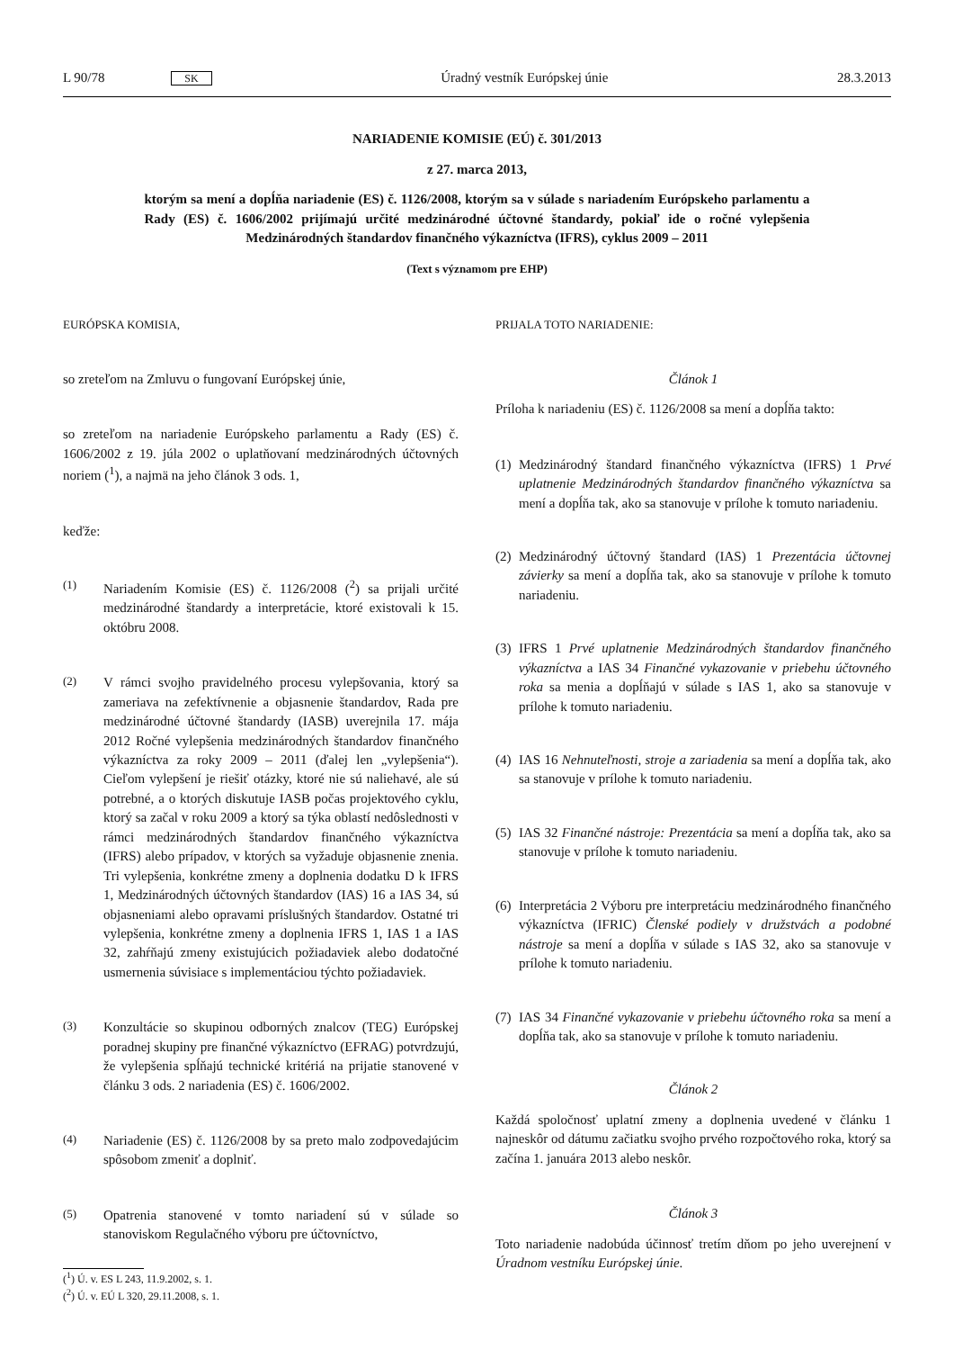L 90/78 SK Úradný vestník Európskej únie 28.3.2013
NARIADENIE KOMISIE (EÚ) č. 301/2013
z 27. marca 2013,
ktorým sa mení a dopĺňa nariadenie (ES) č. 1126/2008, ktorým sa v súlade s nariadením Európskeho parlamentu a Rady (ES) č. 1606/2002 prijímajú určité medzinárodné účtovné štandardy, pokiaľ ide o ročné vylepšenia Medzinárodných štandardov finančného výkazníctva (IFRS), cyklus 2009 – 2011
(Text s významom pre EHP)
EURÓPSKA KOMISIA,
so zreteľom na Zmluvu o fungovaní Európskej únie,
so zreteľom na nariadenie Európskeho parlamentu a Rady (ES) č. 1606/2002 z 19. júla 2002 o uplatňovaní medzinárodných účtovných noriem (<sup>1</sup>), a najmä na jeho článok 3 ods. 1,
keďže:
(1) Nariadením Komisie (ES) č. 1126/2008 (<sup>2</sup>) sa prijali určité medzinárodné štandardy a interpretácie, ktoré existovali k 15. októbru 2008.
(2) V rámci svojho pravidelného procesu vylepšovania, ktorý sa zameriava na zefektívnenie a objasnenie štandardov, Rada pre medzinárodné účtovné štandardy (IASB) uverejnila 17. mája 2012 Ročné vylepšenia medzinárodných štandardov finančného výkazníctva za roky 2009 – 2011 (ďalej len „vylepšenia“). Cieľom vylepšení je riešiť otázky, ktoré nie sú naliehavé, ale sú potrebné, a o ktorých diskutuje IASB počas projektového cyklu, ktorý sa začal v roku 2009 a ktorý sa týka oblastí nedôslednosti v rámci medzinárodných štandardov finančného výkazníctva (IFRS) alebo prípadov, v ktorých sa vyžaduje objasnenie znenia. Tri vylepšenia, konkrétne zmeny a doplnenia dodatku D k IFRS 1, Medzinárodných účtovných štandardov (IAS) 16 a IAS 34, sú objasneniami alebo opravami príslušných štandardov. Ostatné tri vylepšenia, konkrétne zmeny a doplnenia IFRS 1, IAS 1 a IAS 32, zahŕňajú zmeny existujúcich požiadaviek alebo dodatočné usmernenia súvisiace s implementáciou týchto požiadaviek.
(3) Konzultácie so skupinou odborných znalcov (TEG) Európskej poradnej skupiny pre finančné výkazníctvo (EFRAG) potvrdzujú, že vylepšenia spĺňajú technické kritériá na prijatie stanovené v článku 3 ods. 2 nariadenia (ES) č. 1606/2002.
(4) Nariadenie (ES) č. 1126/2008 by sa preto malo zodpovedajúcim spôsobom zmeniť a doplniť.
(5) Opatrenia stanovené v tomto nariadení sú v súlade so stanoviskom Regulačného výboru pre účtovníctvo,
(<sup>1</sup>) Ú. v. ES L 243, 11.9.2002, s. 1.
(<sup>2</sup>) Ú. v. EÚ L 320, 29.11.2008, s. 1.
PRIJALA TOTO NARIADENIE:
Článok 1
Príloha k nariadeniu (ES) č. 1126/2008 sa mení a dopĺňa takto:
(1) Medzinárodný štandard finančného výkazníctva (IFRS) 1 Prvé uplatnenie Medzinárodných štandardov finančného výkazníctva sa mení a dopĺňa tak, ako sa stanovuje v prílohe k tomuto nariadeniu.
(2) Medzinárodný účtovný štandard (IAS) 1 Prezentácia účtovnej závierky sa mení a dopĺňa tak, ako sa stanovuje v prílohe k tomuto nariadeniu.
(3) IFRS 1 Prvé uplatnenie Medzinárodných štandardov finančného výkazníctva a IAS 34 Finančné vykazovanie v priebehu účtovného roka sa menia a dopĺňajú v súlade s IAS 1, ako sa stanovuje v prílohe k tomuto nariadeniu.
(4) IAS 16 Nehnuteľnosti, stroje a zariadenia sa mení a dopĺňa tak, ako sa stanovuje v prílohe k tomuto nariadeniu.
(5) IAS 32 Finančné nástroje: Prezentácia sa mení a dopĺňa tak, ako sa stanovuje v prílohe k tomuto nariadeniu.
(6) Interpretácia 2 Výboru pre interpretáciu medzinárodného finančného výkazníctva (IFRIC) Členské podiely v družstvách a podobné nástroje sa mení a dopĺňa v súlade s IAS 32, ako sa stanovuje v prílohe k tomuto nariadeniu.
(7) IAS 34 Finančné vykazovanie v priebehu účtovného roka sa mení a dopĺňa tak, ako sa stanovuje v prílohe k tomuto nariadeniu.
Článok 2
Každá spoločnosť uplatní zmeny a doplnenia uvedené v článku 1 najneskôr od dátumu začiatku svojho prvého rozpočtového roka, ktorý sa začína 1. januára 2013 alebo neskôr.
Článok 3
Toto nariadenie nadobúda účinnosť tretím dňom po jeho uverejnení v Úradnom vestníku Európskej únie.